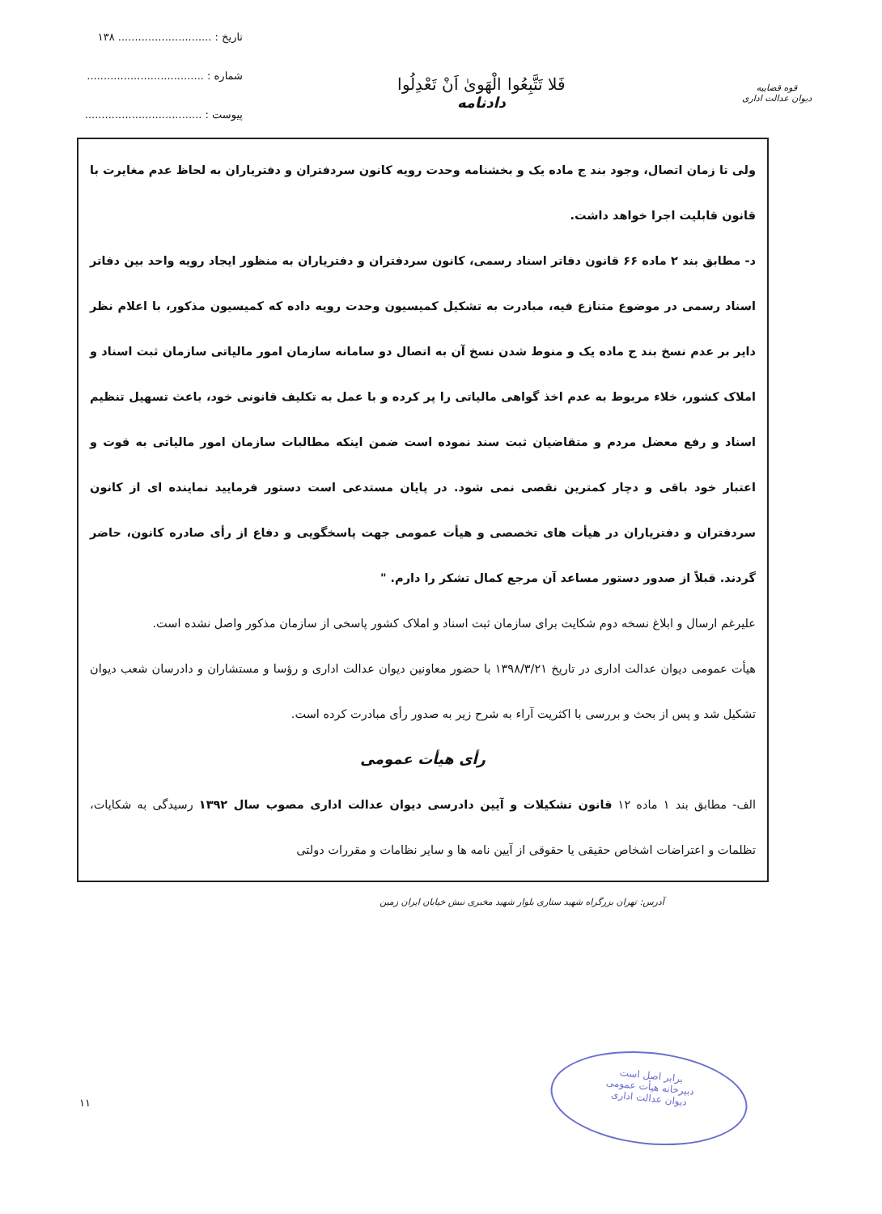تاریخ : ............................ ۱۳۸
شماره : ...................................
پیوست : ...................................
فَلا تَتَّبِعُوا الْهَوىٰ اَنْ تَعْدِلُوا
دادنامه
قوه قضاییه
دیوان عدالت اداری
ولی تا زمان اتصال، وجود بند ج ماده یک و بخشنامه وحدت رویه کانون سردفتران و دفتریاران به لحاظ عدم مغایرت با قانون قابلیت اجرا خواهد داشت.
د- مطابق بند ۲ ماده ۶۶ قانون دفاتر اسناد رسمی، کانون سردفتران و دفتریاران به منظور ایجاد رویه واحد بین دفاتر اسناد رسمی در موضوع متنازع فیه، مبادرت به تشکیل کمیسیون وحدت رویه داده که کمیسیون مذکور، با اعلام نظر دایر بر عدم نسخ بند ج ماده یک و منوط شدن نسخ آن به اتصال دو سامانه سازمان امور مالیاتی سازمان ثبت اسناد و املاک کشور، خلاء مربوط به عدم اخذ گواهی مالیاتی را پر کرده و با عمل به تکلیف قانونی خود، باعث تسهیل تنظیم اسناد و رفع معضل مردم و متقاضیان ثبت سند نموده است ضمن اینکه مطالبات سازمان امور مالیاتی به قوت و اعتبار خود باقی و دچار کمترین نقصی نمی شود. در پایان مستدعی است دستور فرمایید نماینده ای از کانون سردفتران و دفتریاران در هیأت های تخصصی و هیأت عمومی جهت پاسخگویی و دفاع از رأی صادره کانون، حاضر گردند. قبلاً از صدور دستور مساعد آن مرجع کمال تشکر را دارم. "
علیرغم ارسال و ابلاغ نسخه دوم شکایت برای سازمان ثبت اسناد و املاک کشور پاسخی از سازمان مذکور واصل نشده است.
هیأت عمومی دیوان عدالت اداری در تاریخ ۱۳۹۸/۳/۲۱ با حضور معاونین دیوان عدالت اداری و رؤسا و مستشاران و دادرسان شعب دیوان تشکیل شد و پس از بحث و بررسی با اکثریت آراء به شرح زیر به صدور رأی مبادرت کرده است.
رأی هیأت عمومی
الف- مطابق بند ۱ ماده ۱۲ قانون تشکیلات و آیین دادرسی دیوان عدالت اداری مصوب سال ۱۳۹۲ رسیدگی به شکایات، تظلمات و اعتراضات اشخاص حقیقی یا حقوقی از آیین نامه ها و سایر نظامات و مقررات دولتی
آدرس: تهران بزرگراه شهید ستاری بلوار شهید مخبری نبش خیابان ایران زمین
۱۱
برابر اصل است
دبیرخانه هیأت عمومی
دیوان عدالت اداری